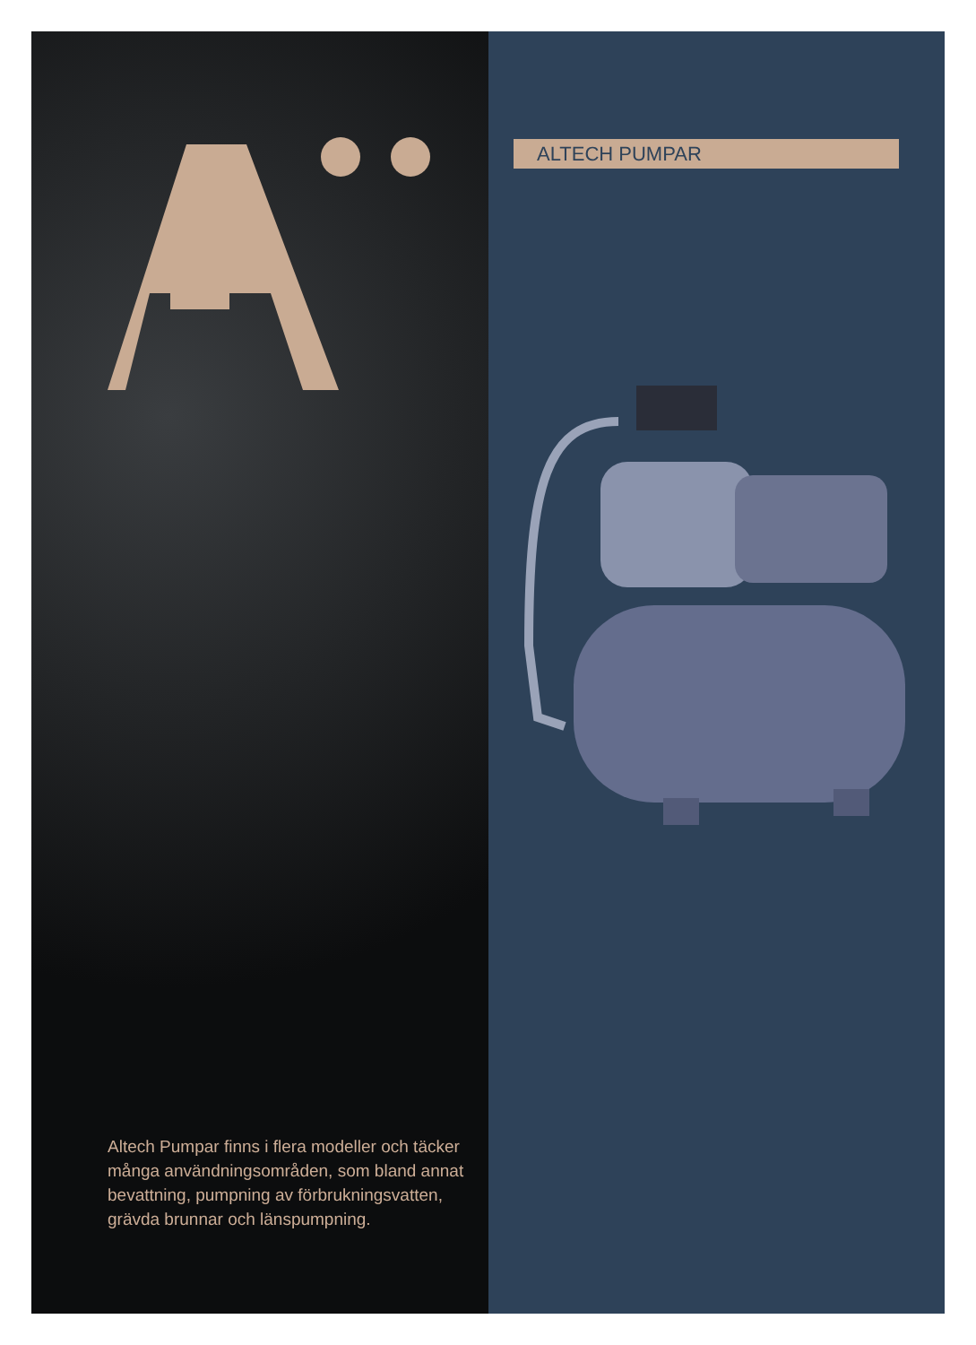Altech Pumpar finns i flera modeller och täcker många användningsområden, som bland annat bevattning, pumpning av förbrukningsvatten, grävda brunnar och länspumpning.
ALTECH PUMPAR